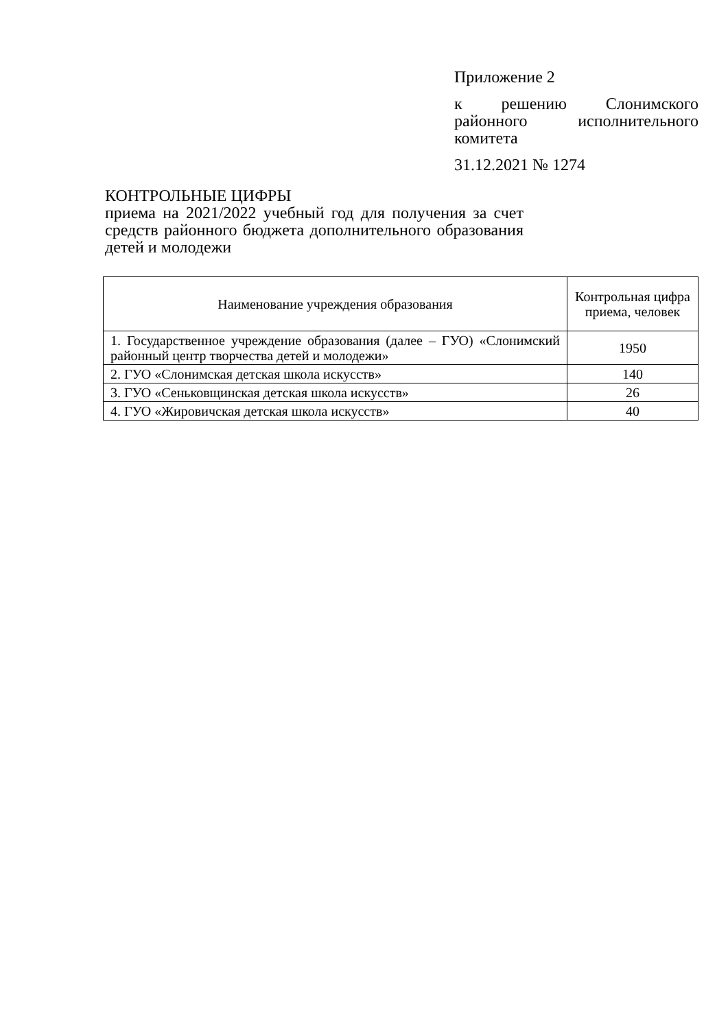Приложение 2
к решению Слонимского районного исполнительного комитета
31.12.2021 № 1274
КОНТРОЛЬНЫЕ ЦИФРЫ
приема на 2021/2022 учебный год для получения за счет средств районного бюджета дополнительного образования детей и молодежи
| Наименование учреждения образования | Контрольная цифра приема, человек |
| --- | --- |
| 1. Государственное учреждение образования (далее – ГУО) «Слонимский районный центр творчества детей и молодежи» | 1950 |
| 2. ГУО «Слонимская детская школа искусств» | 140 |
| 3. ГУО «Сеньковщинская детская школа искусств» | 26 |
| 4. ГУО «Жировичская детская школа искусств» | 40 |